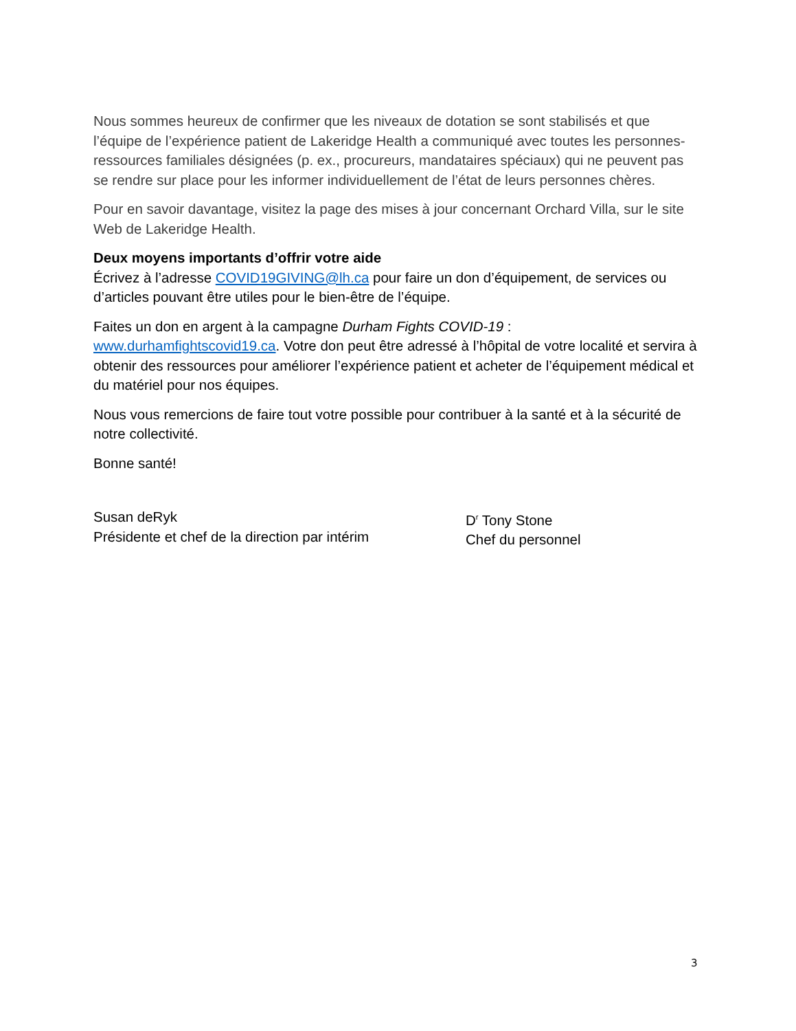Nous sommes heureux de confirmer que les niveaux de dotation se sont stabilisés et que l’équipe de l’expérience patient de Lakeridge Health a communiqué avec toutes les personnes-ressources familiales désignées (p. ex., procureurs, mandataires spéciaux) qui ne peuvent pas se rendre sur place pour les informer individuellement de l’état de leurs personnes chères.
Pour en savoir davantage, visitez la page des mises à jour concernant Orchard Villa, sur le site Web de Lakeridge Health.
Deux moyens importants d’offrir votre aide
Écrivez à l’adresse COVID19GIVING@lh.ca pour faire un don d’équipement, de services ou d’articles pouvant être utiles pour le bien-être de l’équipe.
Faites un don en argent à la campagne Durham Fights COVID-19 : www.durhamfightscovid19.ca. Votre don peut être adressé à l’hôpital de votre localité et servira à obtenir des ressources pour améliorer l’expérience patient et acheter de l’équipement médical et du matériel pour nos équipes.
Nous vous remercions de faire tout votre possible pour contribuer à la santé et à la sécurité de notre collectivité.
Bonne santé!
Susan deRyk
Présidente et chef de la direction par intérim
D<sup>r</sup> Tony Stone
Chef du personnel
3